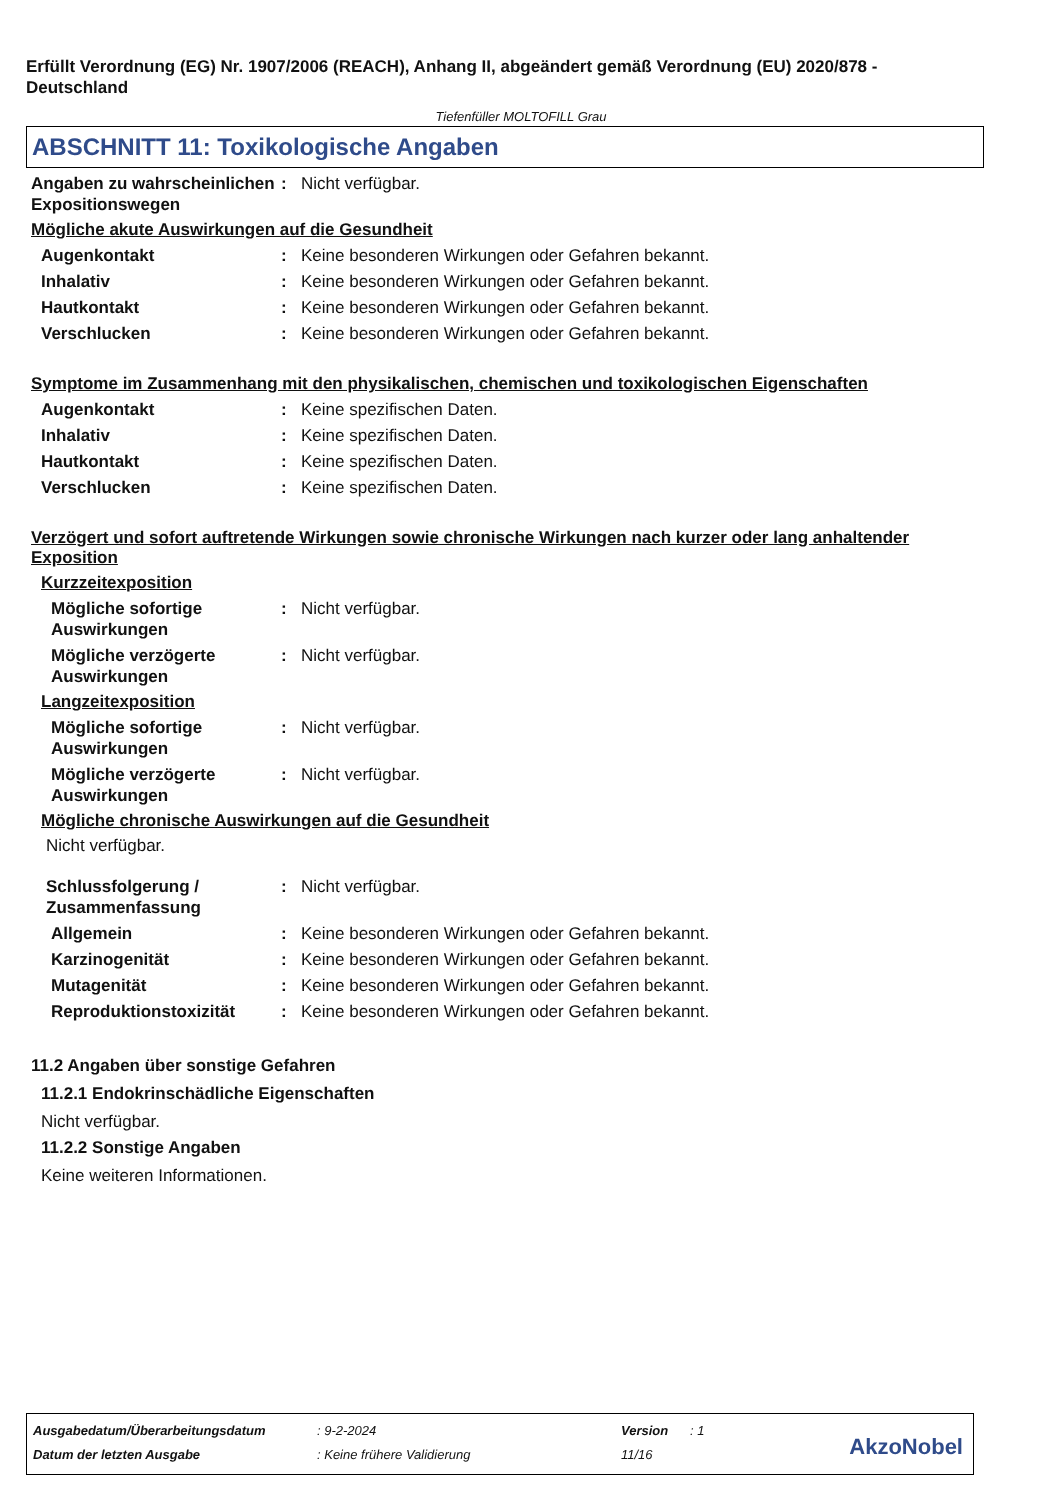Erfüllt Verordnung (EG) Nr. 1907/2006 (REACH), Anhang II, abgeändert gemäß Verordnung (EU) 2020/878 - Deutschland
Tiefenfüller MOLTOFILL Grau
ABSCHNITT 11: Toxikologische Angaben
Angaben zu wahrscheinlichen Expositionswegen
: Nicht verfügbar.
Mögliche akute Auswirkungen auf die Gesundheit
Augenkontakt : Keine besonderen Wirkungen oder Gefahren bekannt.
Inhalativ : Keine besonderen Wirkungen oder Gefahren bekannt.
Hautkontakt : Keine besonderen Wirkungen oder Gefahren bekannt.
Verschlucken : Keine besonderen Wirkungen oder Gefahren bekannt.
Symptome im Zusammenhang mit den physikalischen, chemischen und toxikologischen Eigenschaften
Augenkontakt : Keine spezifischen Daten.
Inhalativ : Keine spezifischen Daten.
Hautkontakt : Keine spezifischen Daten.
Verschlucken : Keine spezifischen Daten.
Verzögert und sofort auftretende Wirkungen sowie chronische Wirkungen nach kurzer oder lang anhaltender Exposition
Kurzzeitexposition
Mögliche sofortige Auswirkungen
: Nicht verfügbar.
Mögliche verzögerte Auswirkungen
: Nicht verfügbar.
Langzeitexposition
Mögliche sofortige Auswirkungen
: Nicht verfügbar.
Mögliche verzögerte Auswirkungen
: Nicht verfügbar.
Mögliche chronische Auswirkungen auf die Gesundheit
Nicht verfügbar.
Schlussfolgerung / Zusammenfassung
: Nicht verfügbar.
Allgemein : Keine besonderen Wirkungen oder Gefahren bekannt.
Karzinogenität : Keine besonderen Wirkungen oder Gefahren bekannt.
Mutagenität : Keine besonderen Wirkungen oder Gefahren bekannt.
Reproduktionstoxizität : Keine besonderen Wirkungen oder Gefahren bekannt.
11.2 Angaben über sonstige Gefahren
11.2.1 Endokrinschädliche Eigenschaften
Nicht verfügbar.
11.2.2 Sonstige Angaben
Keine weiteren Informationen.
| Ausgabedatum/Überarbeitungsdatum | : 9-2-2024 | Version | : 1 |
| Datum der letzten Ausgabe | : Keine frühere Validierung | 11/16 | |
AkzoNobel